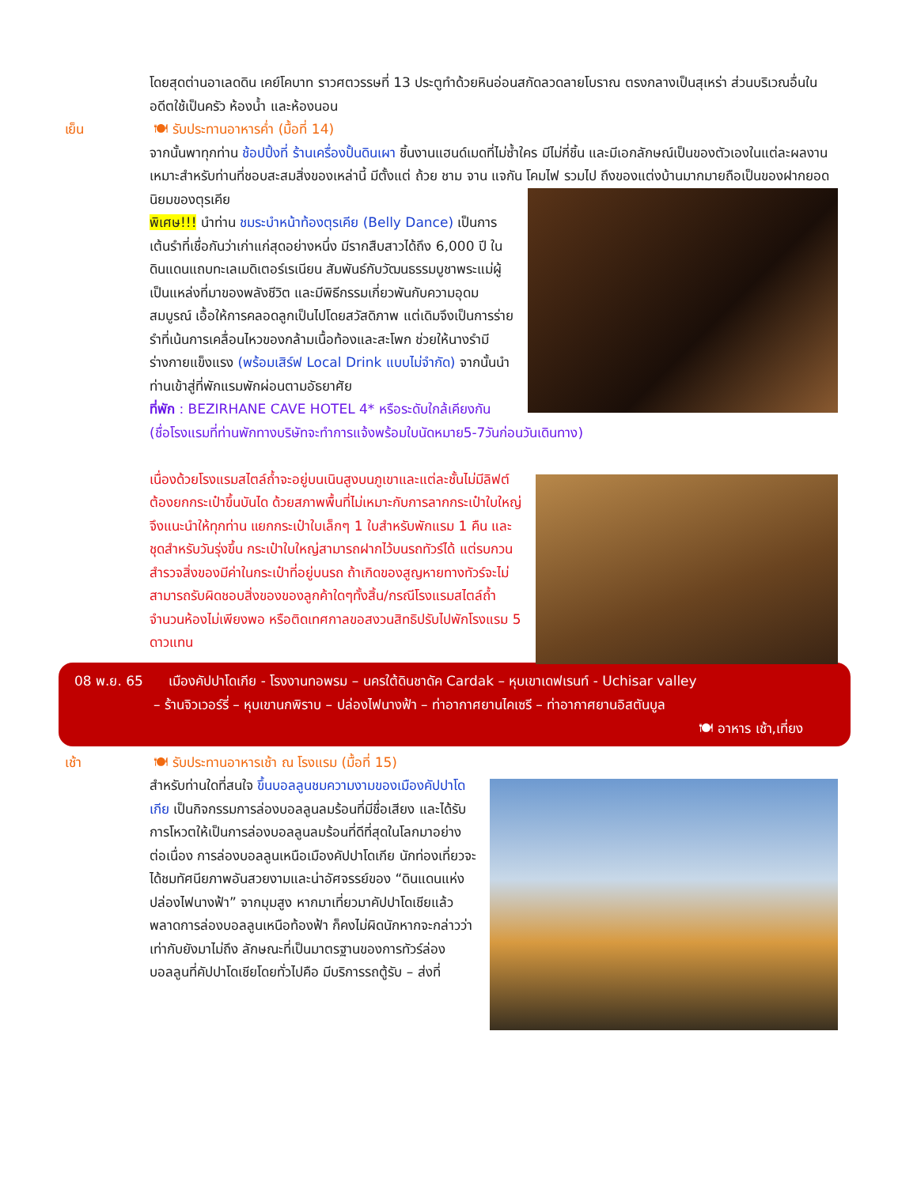โดยสุดต่านอาเลดดิน เคย์โคบาท ราวศตวรรษที่ 13 ประตูทำด้วยหินอ่อนสกัดลวดลายโบราณ ตรงกลางเป็นสุเหร่า ส่วนบริเวณอื่นในอดีตใช้เป็นครัว ห้องน้ำ และห้องนอน
เย็น 🍽 รับประทานอาหารค่ำ (มื้อที่ 14)
จากนั้นพาทุกท่าน ช้อปปิ้งที่ ร้านเครื่องปั้นดินเผา ชิ้นงานแฮนด์เมดที่ไม่ซ้ำใคร มีไม่กี่ชิ้น และมีเอกลักษณ์เป็นของตัวเองในแต่ละผลงาน เหมาะสำหรับท่านที่ชอบสะสมสิ่งของเหล่านี้ มีตั้งแต่ ถ้วย ชาม จาน แจกัน โคมไฟ รวมไป
ถึงของแต่งบ้านมากมายถือเป็นของฝากยอดนิยมของตุรเคีย
พิเศษ!!! นำท่าน ชมระบำหน้าท้องตุรเคีย (Belly Dance) เป็นการเต้นรำที่เชื่อกันว่าเก่าแก่สุดอย่างหนึ่ง มีรากสืบสาวได้ถึง 6,000 ปี ในดินแดนแถบทะเลเมดิเตอร์เรเนียน สัมพันธ์กับวัฒนธรรมบูชาพระแม่ผู้เป็นแหล่งที่มาของพลังชีวิต และมีพิธีกรรมเกี่ยวพันกับความอุดมสมบูรณ์ เอื้อให้การคลอดลูกเป็นไปโดยสวัสดิภาพ แต่เดิมจึงเป็นการร่ายรำที่เน้นการเคลื่อนไหวของกล้ามเนื้อท้องและสะโพก ช่วยให้นางรำมีร่างกายแข็งแรง (พร้อมเสิร์ฟ Local Drink แบบไม่จำกัด) จากนั้นนำท่านเข้าสู่ที่พักแรมพักผ่อนตามอัธยาศัย
ที่พัก : BEZIRHANE CAVE HOTEL 4* หรือระดับใกล้เคียงกัน
(ชื่อโรงแรมที่ท่านพักทางบริษัทจะทำการแจ้งพร้อมใบนัดหมาย5-7วันก่อนวันเดินทาง)
เนื่องด้วยโรงแรมสไตล์ถ้ำจะอยู่บนเนินสูงบนภูเขาและแต่ละชั้นไม่มีลิฟต์ ต้องยกกระเป๋าขึ้นบันได ด้วยสภาพพื้นที่ไม่เหมาะกับการลากกระเป๋าใบใหญ่ จึงแนะนำให้ทุกท่าน แยกกระเป๋าใบเล็กๆ 1 ใบสำหรับพักแรม 1 คืน และชุดสำหรับวันรุ่งขึ้น กระเป๋าใบใหญ่สามารถฝากไว้บนรถทัวร์ได้ แต่รบกวนสำรวจสิ่งของมีค่าในกระเป๋าที่อยู่บนรถ ถ้าเกิดของสูญหายทางทัวร์จะไม่สามารถรับผิดชอบสิ่งของของลูกค้าใดๆทั้งสิ้น/กรณีโรงแรมสไตล์ถ้ำจำนวนห้องไม่เพียงพอ หรือติดเทศกาลขอสงวนสิทธิปรับไปพักโรงแรม 5 ดาวแทน
08 พ.ย. 65 เมืองคัปปาโดเกีย - โรงงานทอพรม – นครใต้ดินชาดัค Cardak – หุบเขาเดฟเรนท์ - Uchisar valley
– ร้านจิวเวอร์รี่ – หุบเขานกพิราบ – ปล่องไฟนางฟ้า – ท่าอากาศยานไคเซรี – ท่าอากาศยานอิสตันบูล
🍽 อาหาร เช้า,เที่ยง
เช้า 🍽 รับประทานอาหารเช้า ณ โรงแรม (มื้อที่ 15)
สำหรับท่านใดที่สนใจ ขึ้นบอลลูนชมความงามของเมืองคัปปาโดเกีย เป็นกิจกรรมการล่องบอลลูนลมร้อนที่มีชื่อเสียง และได้รับการโหวตให้เป็นการล่องบอลลูนลมร้อนที่ดีที่สุดในโลกมาอย่างต่อเนื่อง การล่องบอลลูนเหนือเมืองคัปปาโดเกีย นักท่องเที่ยวจะได้ชมทัศนียภาพอันสวยงามและน่าอัศจรรย์ของ “ดินแดนแห่งปล่องไฟนางฟ้า” จากมุมสูง หากมาเที่ยวมาคัปปาโดเชียแล้วพลาดการล่องบอลลูนเหนือท้องฟ้า ก็คงไม่ผิดนักหากจะกล่าวว่าเท่ากับยังมาไม่ถึง ลักษณะที่เป็นมาตรฐานของการทัวร์ล่องบอลลูนที่คัปปาโดเชียโดยทั่วไปคือ มีบริการรถตู้รับ – ส่งที่